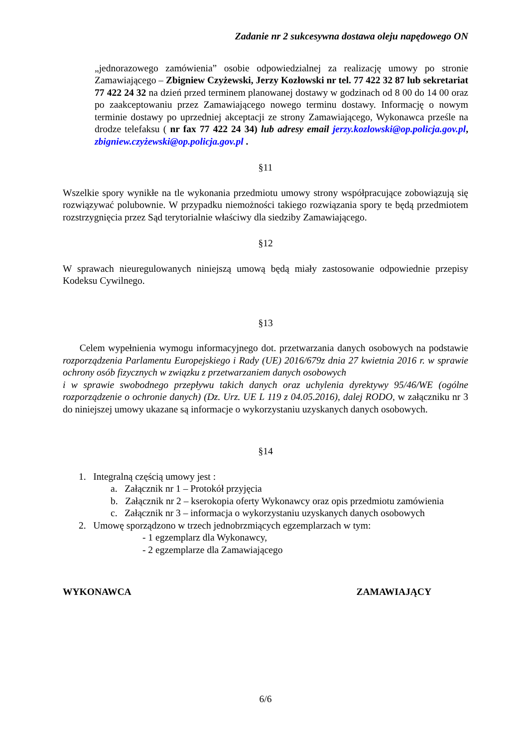Zadanie nr 2 sukcesywna dostawa oleju napędowego ON
„jednorazowego zamówienia” osobie odpowiedzialnej za realizację umowy po stronie Zamawiającego – Zbigniew Czyżewski, Jerzy Kozłowski nr tel. 77 422 32 87 lub sekretariat 77 422 24 32 na dzień przed terminem planowanej dostawy w godzinach od 8 00 do 14 00 oraz po zaakceptowaniu przez Zamawiającego nowego terminu dostawy. Informację o nowym terminie dostawy po uprzedniej akceptacji ze strony Zamawiającego, Wykonawca prześle na drodze telefaksu ( nr fax 77 422 24 34) lub adresy email jerzy.kozlowski@op.policja.gov.pl, zbigniew.czyżewski@op.policja.gov.pl .
§11
Wszelkie spory wynikłe na tle wykonania przedmiotu umowy strony współpracujące zobowiązują się rozwiązywać polubownie. W przypadku niemożności takiego rozwiązania spory te będą przedmiotem rozstrzygnięcia przez Sąd terytorialnie właściwy dla siedziby Zamawiającego.
§12
W sprawach nieuregulowanych niniejszą umową będą miały zastosowanie odpowiednie przepisy Kodeksu Cywilnego.
§13
Celem wypełnienia wymogu informacyjnego dot. przetwarzania danych osobowych na podstawie rozporządzenia Parlamentu Europejskiego i Rady (UE) 2016/679z dnia 27 kwietnia 2016 r. w sprawie ochrony osób fizycznych w związku z przetwarzaniem danych osobowych
i w sprawie swobodnego przepływu takich danych oraz uchylenia dyrektywy 95/46/WE (ogólne rozporządzenie o ochronie danych) (Dz. Urz. UE L 119 z 04.05.2016), dalej RODO, w załączniku nr 3 do niniejszej umowy ukazane są informacje o wykorzystaniu uzyskanych danych osobowych.
§14
1. Integralną częścią umowy jest :
a. Załącznik nr 1 – Protokół przyjęcia
b. Załącznik nr 2 – kserokopia oferty Wykonawcy oraz opis przedmiotu zamówienia
c. Załącznik nr 3 – informacja o wykorzystaniu uzyskanych danych osobowych
2. Umowę sporządzono w trzech jednobrzmiących egzemplarzach w tym:
- 1 egzemplarz dla Wykonawcy,
- 2 egzemplarze dla Zamawiającego
WYKONAWCA ZAMAWIAJĄCY
6/6